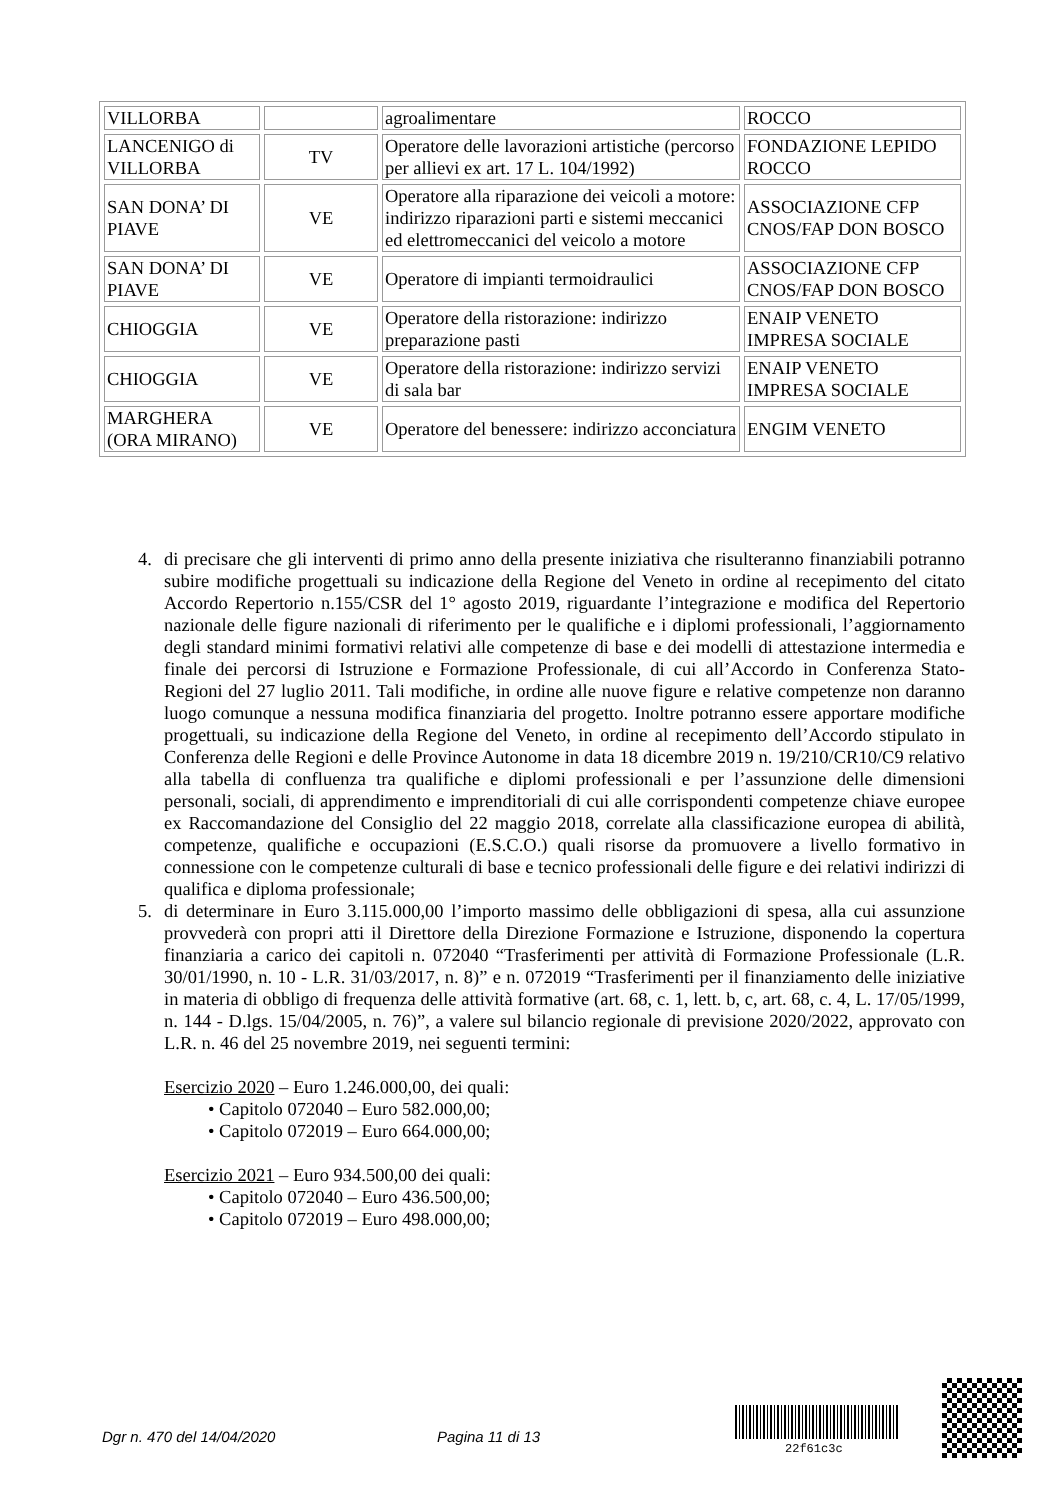| VILLORBA | | agroalimentare | ROCCO |
| LANCENIGO di VILLORBA | TV | Operatore delle lavorazioni artistiche (percorso per allievi ex art. 17 L. 104/1992) | FONDAZIONE LEPIDO ROCCO |
| SAN DONA’ DI PIAVE | VE | Operatore alla riparazione dei veicoli a motore: indirizzo riparazioni parti e sistemi meccanici ed elettromeccanici del veicolo a motore | ASSOCIAZIONE CFP CNOS/FAP DON BOSCO |
| SAN DONA’ DI PIAVE | VE | Operatore di impianti termoidraulici | ASSOCIAZIONE CFP CNOS/FAP DON BOSCO |
| CHIOGGIA | VE | Operatore della ristorazione: indirizzo preparazione pasti | ENAIP VENETO IMPRESA SOCIALE |
| CHIOGGIA | VE | Operatore della ristorazione: indirizzo servizi di sala bar | ENAIP VENETO IMPRESA SOCIALE |
| MARGHERA (ORA MIRANO) | VE | Operatore del benessere: indirizzo acconciatura | ENGIM VENETO |
4. di precisare che gli interventi di primo anno della presente iniziativa che risulteranno finanziabili potranno subire modifiche progettuali su indicazione della Regione del Veneto in ordine al recepimento del citato Accordo Repertorio n.155/CSR del 1° agosto 2019, riguardante l’integrazione e modifica del Repertorio nazionale delle figure nazionali di riferimento per le qualifiche e i diplomi professionali, l’aggiornamento degli standard minimi formativi relativi alle competenze di base e dei modelli di attestazione intermedia e finale dei percorsi di Istruzione e Formazione Professionale, di cui all’Accordo in Conferenza Stato-Regioni del 27 luglio 2011. Tali modifiche, in ordine alle nuove figure e relative competenze non daranno luogo comunque a nessuna modifica finanziaria del progetto. Inoltre potranno essere apportare modifiche progettuali, su indicazione della Regione del Veneto, in ordine al recepimento dell’Accordo stipulato in Conferenza delle Regioni e delle Province Autonome in data 18 dicembre 2019 n. 19/210/CR10/C9 relativo alla tabella di confluenza tra qualifiche e diplomi professionali e per l’assunzione delle dimensioni personali, sociali, di apprendimento e imprenditoriali di cui alle corrispondenti competenze chiave europee ex Raccomandazione del Consiglio del 22 maggio 2018, correlate alla classificazione europea di abilità, competenze, qualifiche e occupazioni (E.S.C.O.) quali risorse da promuovere a livello formativo in connessione con le competenze culturali di base e tecnico professionali delle figure e dei relativi indirizzi di qualifica e diploma professionale;
5. di determinare in Euro 3.115.000,00 l’importo massimo delle obbligazioni di spesa, alla cui assunzione provvederà con propri atti il Direttore della Direzione Formazione e Istruzione, disponendo la copertura finanziaria a carico dei capitoli n. 072040 “Trasferimenti per attività di Formazione Professionale (L.R. 30/01/1990, n. 10 - L.R. 31/03/2017, n. 8)” e n. 072019 “Trasferimenti per il finanziamento delle iniziative in materia di obbligo di frequenza delle attività formative (art. 68, c. 1, lett. b, c, art. 68, c. 4, L. 17/05/1999, n. 144 - D.lgs. 15/04/2005, n. 76)”, a valere sul bilancio regionale di previsione 2020/2022, approvato con L.R. n. 46 del 25 novembre 2019, nei seguenti termini:
Esercizio 2020 – Euro 1.246.000,00, dei quali:
• Capitolo 072040 – Euro 582.000,00;
• Capitolo 072019 – Euro 664.000,00;
Esercizio 2021 – Euro 934.500,00 dei quali:
• Capitolo 072040 – Euro 436.500,00;
• Capitolo 072019 – Euro 498.000,00;
Dgr n. 470 del 14/04/2020 Pagina 11 di 13
22f61c3c